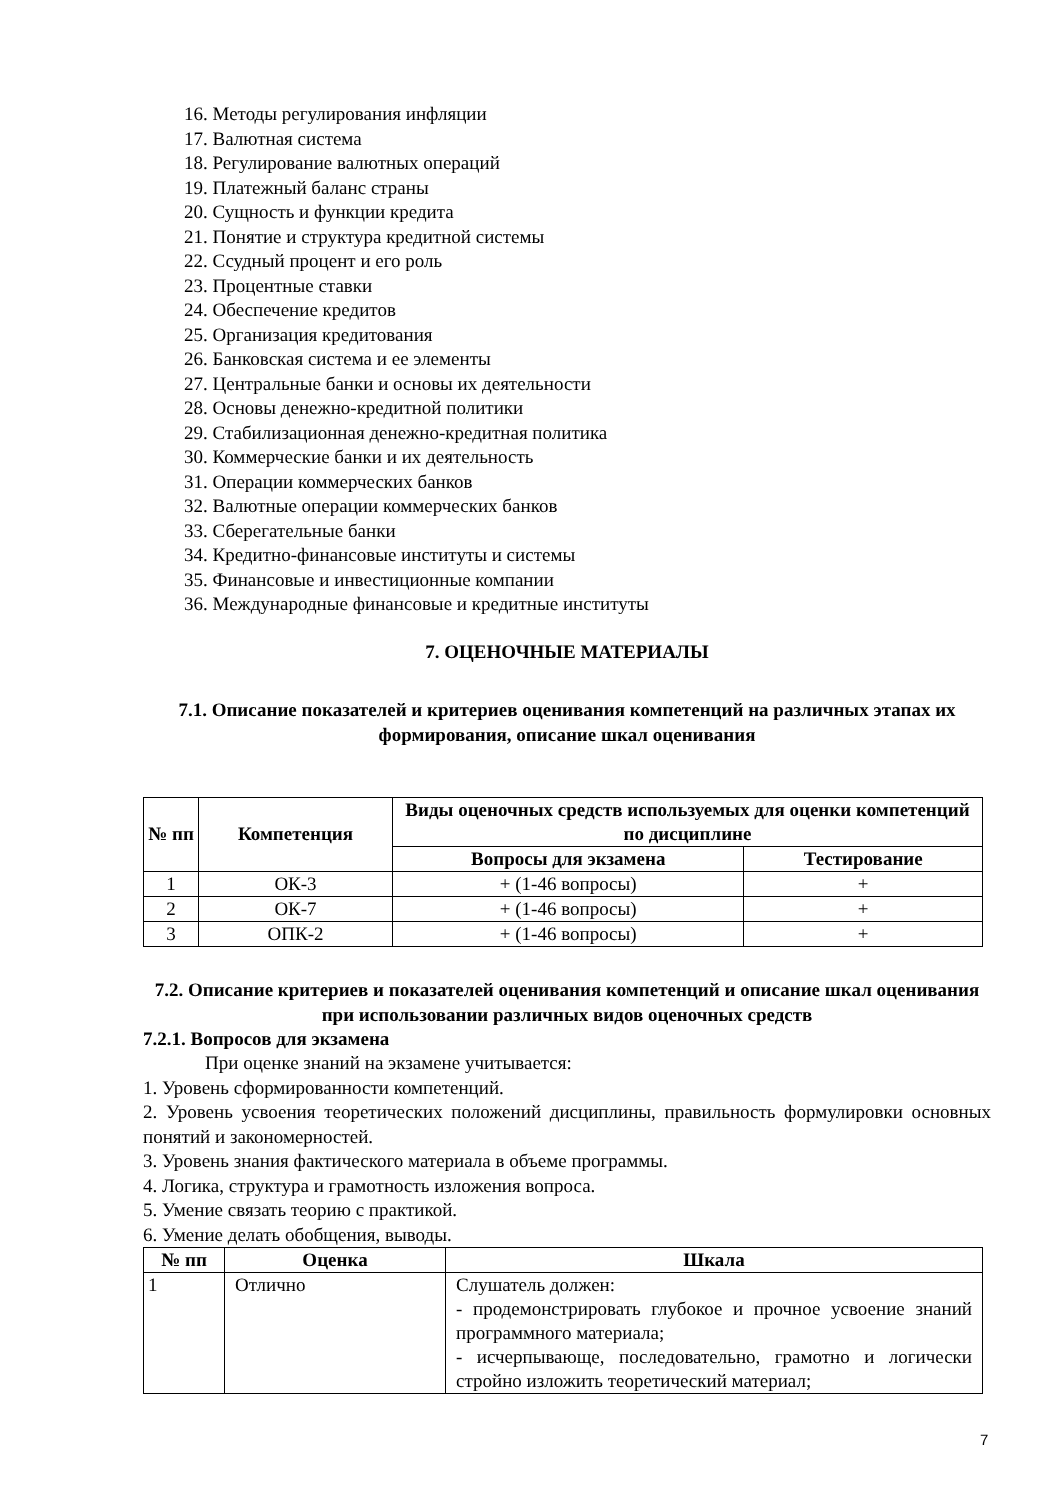16. Методы регулирования инфляции
17. Валютная система
18. Регулирование валютных операций
19. Платежный баланс страны
20. Сущность и функции кредита
21. Понятие и структура кредитной системы
22. Ссудный процент и его роль
23. Процентные ставки
24. Обеспечение кредитов
25. Организация кредитования
26. Банковская система и ее элементы
27. Центральные банки и основы их деятельности
28. Основы денежно-кредитной политики
29. Стабилизационная денежно-кредитная политика
30. Коммерческие банки и их деятельность
31. Операции коммерческих банков
32. Валютные операции коммерческих банков
33. Сберегательные банки
34. Кредитно-финансовые институты и системы
35. Финансовые и инвестиционные компании
36. Международные финансовые и кредитные институты
7. ОЦЕНОЧНЫЕ МАТЕРИАЛЫ
7.1. Описание показателей и критериев оценивания компетенций на различных этапах их формирования, описание шкал оценивания
| № пп | Компетенция | Виды оценочных средств используемых для оценки компетенций по дисциплине | |
| --- | --- | --- | --- |
| | | Вопросы для экзамена | Тестирование |
| 1 | ОК-3 | + (1-46 вопросы) | + |
| 2 | ОК-7 | + (1-46 вопросы) | + |
| 3 | ОПК-2 | + (1-46 вопросы) | + |
7.2. Описание критериев и показателей оценивания компетенций и описание шкал оценивания при использовании различных видов оценочных средств
7.2.1. Вопросов для экзамена
При оценке знаний на экзамене учитывается:
1. Уровень сформированности компетенций.
2. Уровень усвоения теоретических положений дисциплины, правильность формулировки основных понятий и закономерностей.
3. Уровень знания фактического материала в объеме программы.
4. Логика, структура и грамотность изложения вопроса.
5. Умение связать теорию с практикой.
6. Умение делать обобщения, выводы.
| № пп | Оценка | Шкала |
| --- | --- | --- |
| 1 | Отлично | Слушатель должен: - продемонстрировать глубокое и прочное усвоение знаний программного материала; - исчерпывающе, последовательно, грамотно и логически стройно изложить теоретический материал; |
7